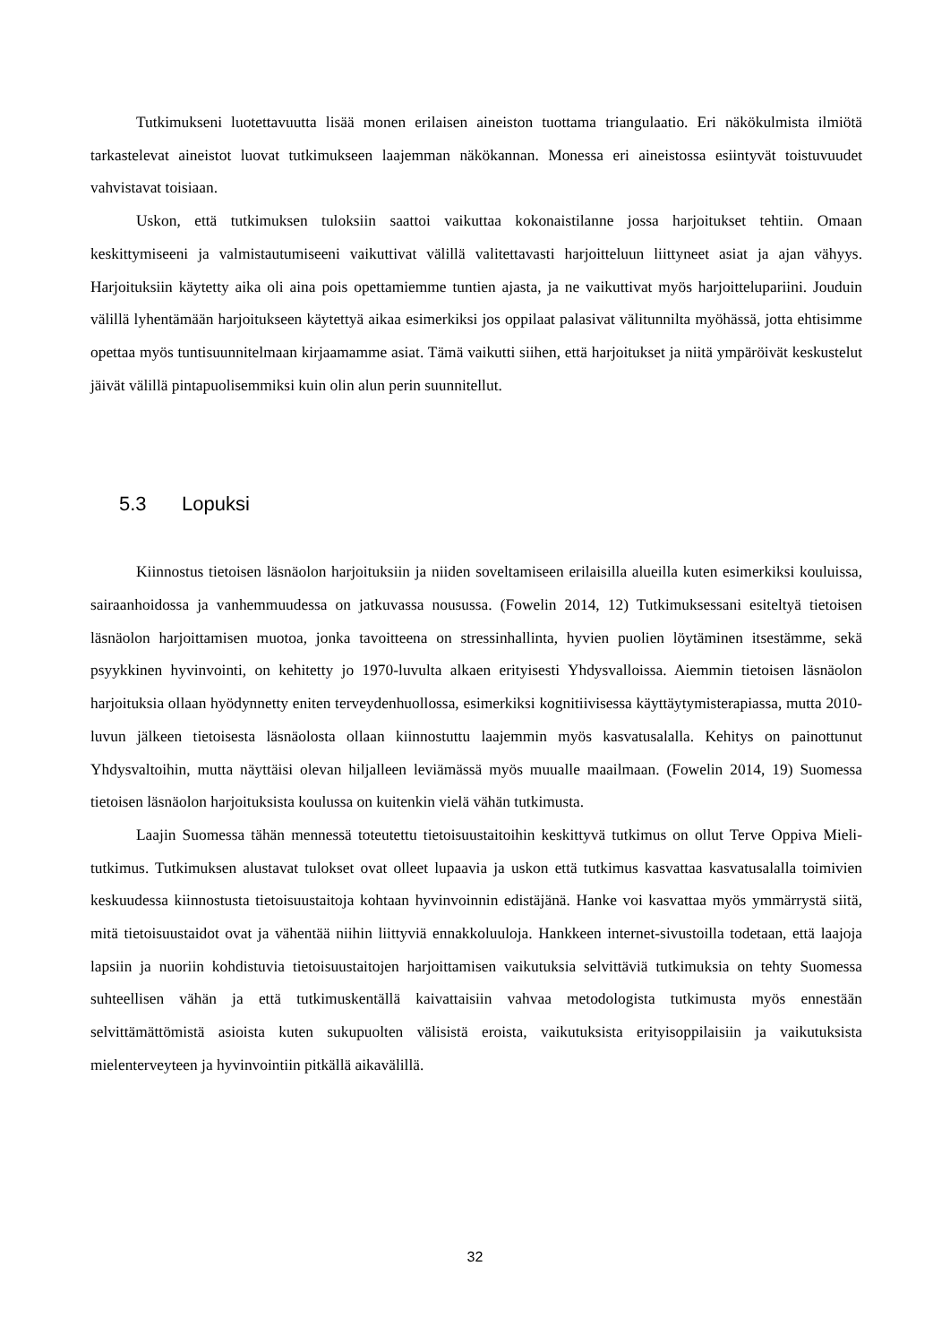Tutkimukseni luotettavuutta lisää monen erilaisen aineiston tuottama triangulaatio. Eri näkökulmista ilmiötä tarkastelevat aineistot luovat tutkimukseen laajemman näkökannan. Monessa eri aineistossa esiintyvät toistuvuudet vahvistavat toisiaan.
Uskon, että tutkimuksen tuloksiin saattoi vaikuttaa kokonaistilanne jossa harjoitukset tehtiin. Omaan keskittymiseeni ja valmistautumiseeni vaikuttivat välillä valitettavasti harjoitteluun liittyneet asiat ja ajan vähyys. Harjoituksiin käytetty aika oli aina pois opettamiemme tuntien ajasta, ja ne vaikuttivat myös harjoittelupariini. Jouduin välillä lyhentämään harjoitukseen käytettyä aikaa esimerkiksi jos oppilaat palasivat välitunnilta myöhässä, jotta ehtisimme opettaa myös tuntisuunnitelmaan kirjaamamme asiat. Tämä vaikutti siihen, että harjoitukset ja niitä ympäröivät keskustelut jäivät välillä pintapuolisemmiksi kuin olin alun perin suunnitellut.
5.3 Lopuksi
Kiinnostus tietoisen läsnäolon harjoituksiin ja niiden soveltamiseen erilaisilla alueilla kuten esimerkiksi kouluissa, sairaanhoidossa ja vanhemmuudessa on jatkuvassa nousussa. (Fowelin 2014, 12) Tutkimuksessani esiteltyä tietoisen läsnäolon harjoittamisen muotoa, jonka tavoitteena on stressinhallinta, hyvien puolien löytäminen itsestämme, sekä psyykkinen hyvinvointi, on kehitetty jo 1970-luvulta alkaen erityisesti Yhdysvalloissa. Aiemmin tietoisen läsnäolon harjoituksia ollaan hyödynnetty eniten terveydenhuollossa, esimerkiksi kognitiivisessa käyttäytymisterapiassa, mutta 2010-luvun jälkeen tietoisesta läsnäolosta ollaan kiinnostuttu laajemmin myös kasvatusalalla. Kehitys on painottunut Yhdysvaltoihin, mutta näyttäisi olevan hiljalleen leviämässä myös muualle maailmaan. (Fowelin 2014, 19) Suomessa tietoisen läsnäolon harjoituksista koulussa on kuitenkin vielä vähän tutkimusta.
Laajin Suomessa tähän mennessä toteutettu tietoisuustaitoihin keskittyvä tutkimus on ollut Terve Oppiva Mieli-tutkimus. Tutkimuksen alustavat tulokset ovat olleet lupaavia ja uskon että tutkimus kasvattaa kasvatusalalla toimivien keskuudessa kiinnostusta tietoisuustaitoja kohtaan hyvinvoinnin edistäjänä. Hanke voi kasvattaa myös ymmärrystä siitä, mitä tietoisuustaidot ovat ja vähentää niihin liittyviä ennakkoluuloja. Hankkeen internet-sivustoilla todetaan, että laajoja lapsiin ja nuoriin kohdistuvia tietoisuustaitojen harjoittamisen vaikutuksia selvittäviä tutkimuksia on tehty Suomessa suhteellisen vähän ja että tutkimuskentällä kaivattaisiin vahvaa metodologista tutkimusta myös ennestään selvittämättömistä asioista kuten sukupuolten välisistä eroista, vaikutuksista erityisoppilaisiin ja vaikutuksista mielenterveyteen ja hyvinvointiin pitkällä aikavälillä.
32